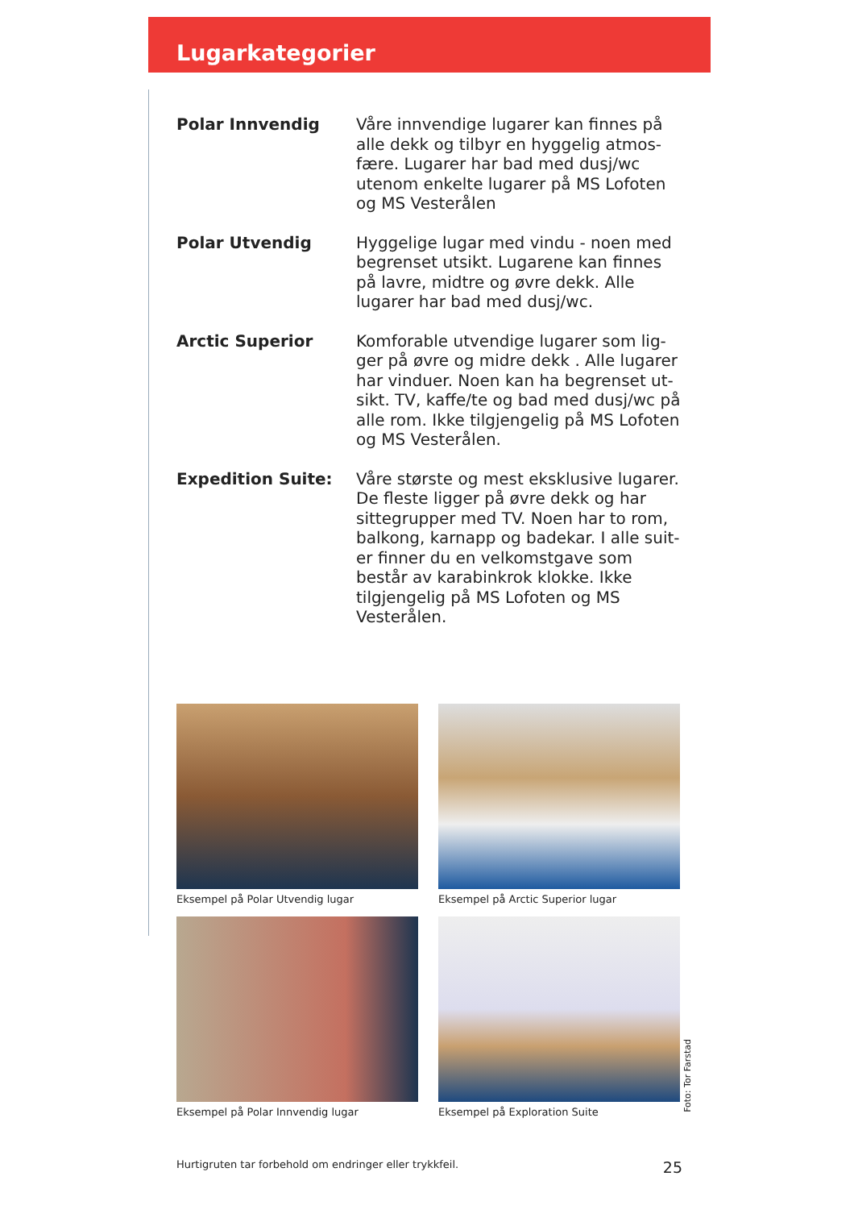Lugarkategorier
Polar Innvendig
Våre innvendige lugarer kan finnes på alle dekk og tilbyr en hyggelig atmos-fære. Lugarer har bad med dusj/wc utenom enkelte lugarer på MS Lofoten og MS Vesterålen
Polar Utvendig
Hyggelige lugar med vindu - noen med begrenset utsikt. Lugarene kan finnes på lavre, midtre og øvre dekk. Alle lugarer har bad med dusj/wc.
Arctic Superior
Komforable utvendige lugarer som lig-ger på øvre og midre dekk . Alle lugarer har vinduer. Noen kan ha begrenset ut-sikt. TV, kaffe/te og bad med dusj/wc på alle rom. Ikke tilgjengelig på MS Lofoten og MS Vesterålen.
Expedition Suite:
Våre største og mest eksklusive lugarer. De fleste ligger på øvre dekk og har sittegrupper med TV. Noen har to rom, balkong, karnapp og badekar. I alle suit-er finner du en velkomstgave som består av karabinkrok klokke. Ikke tilgjengelig på MS Lofoten og MS Vesterålen.
Eksempel på Polar Utvendig lugar
Eksempel på Arctic Superior lugar
Eksempel på Polar Innvendig lugar
Eksempel på Exploration Suite
Foto: Tor Farstad
Hurtigruten tar forbehold om endringer eller trykkfeil. 25